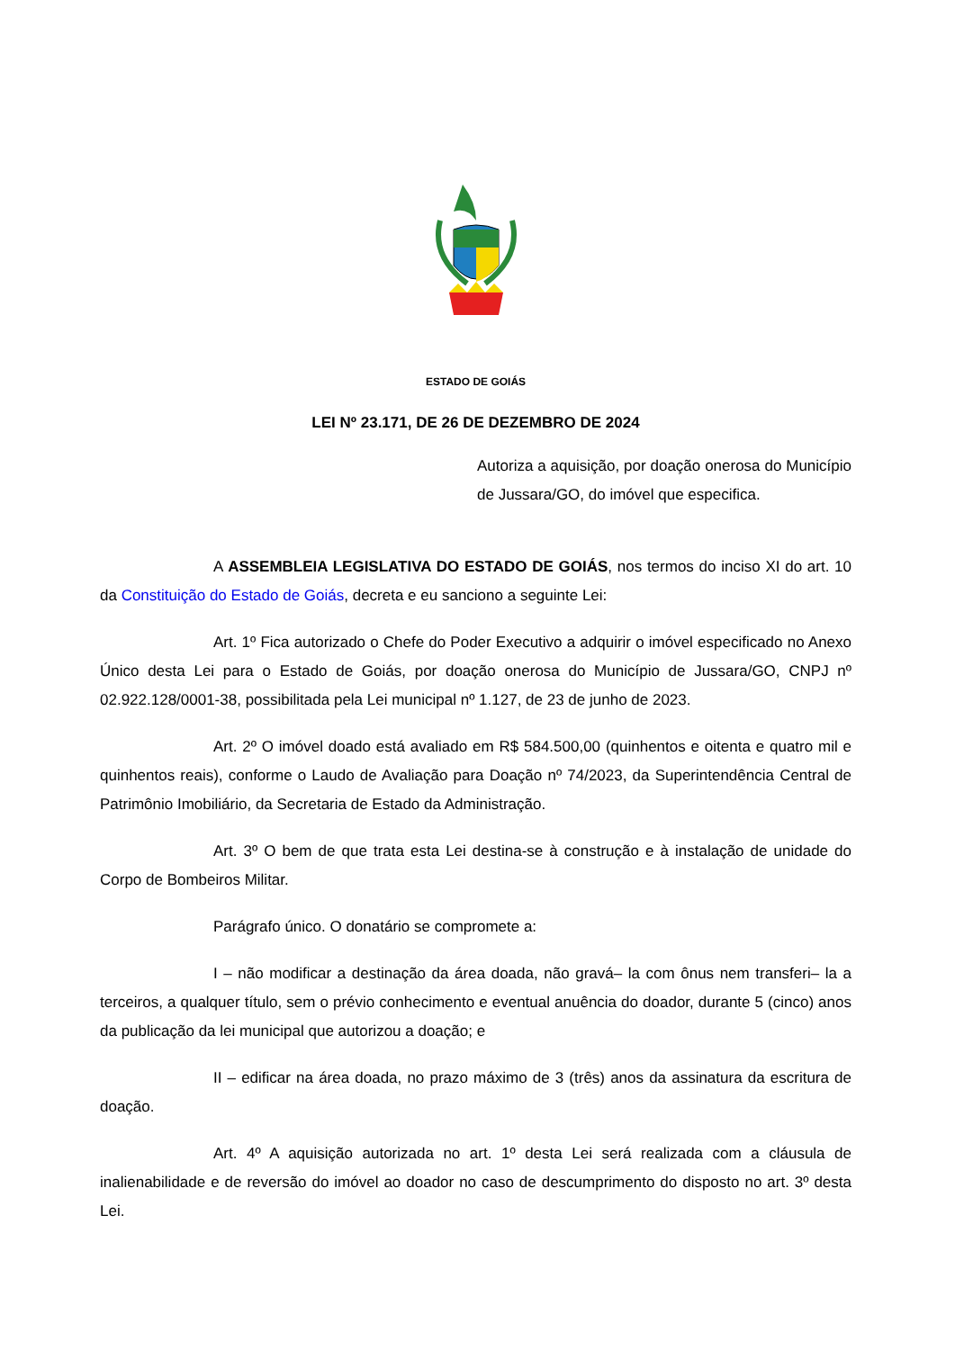ESTADO DE GOIÁS
LEI Nº 23.171, DE 26 DE DEZEMBRO DE 2024
Autoriza a aquisição, por doação onerosa do Município de Jussara/GO, do imóvel que especifica.
A ASSEMBLEIA LEGISLATIVA DO ESTADO DE GOIÁS, nos termos do inciso XI do art. 10 da Constituição do Estado de Goiás, decreta e eu sanciono a seguinte Lei:
Art. 1º Fica autorizado o Chefe do Poder Executivo a adquirir o imóvel especificado no Anexo Único desta Lei para o Estado de Goiás, por doação onerosa do Município de Jussara/GO, CNPJ nº 02.922.128/0001-38, possibilitada pela Lei municipal nº 1.127, de 23 de junho de 2023.
Art. 2º O imóvel doado está avaliado em R$ 584.500,00 (quinhentos e oitenta e quatro mil e quinhentos reais), conforme o Laudo de Avaliação para Doação nº 74/2023, da Superintendência Central de Patrimônio Imobiliário, da Secretaria de Estado da Administração.
Art. 3º O bem de que trata esta Lei destina-se à construção e à instalação de unidade do Corpo de Bombeiros Militar.
Parágrafo único. O donatário se compromete a:
I – não modificar a destinação da área doada, não gravá– la com ônus nem transferi– la a terceiros, a qualquer título, sem o prévio conhecimento e eventual anuência do doador, durante 5 (cinco) anos da publicação da lei municipal que autorizou a doação; e
II – edificar na área doada, no prazo máximo de 3 (três) anos da assinatura da escritura de doação.
Art. 4º A aquisição autorizada no art. 1º desta Lei será realizada com a cláusula de inalienabilidade e de reversão do imóvel ao doador no caso de descumprimento do disposto no art. 3º desta Lei.